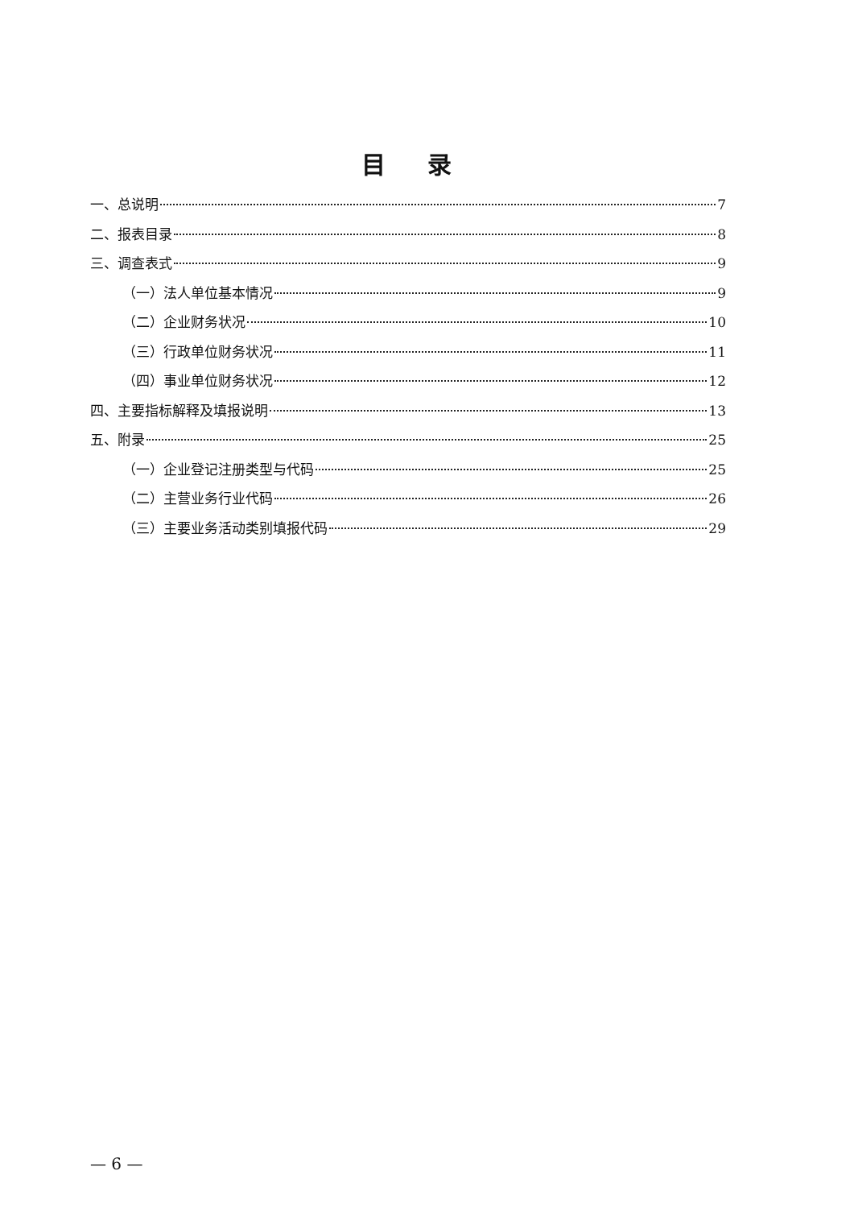目录
一、总说明 7
二、报表目录 8
三、调查表式 9
（一）法人单位基本情况 9
（二）企业财务状况 10
（三）行政单位财务状况 11
（四）事业单位财务状况 12
四、主要指标解释及填报说明 13
五、附录 25
（一）企业登记注册类型与代码 25
（二）主营业务行业代码 26
（三）主要业务活动类别填报代码 29
— 6 —